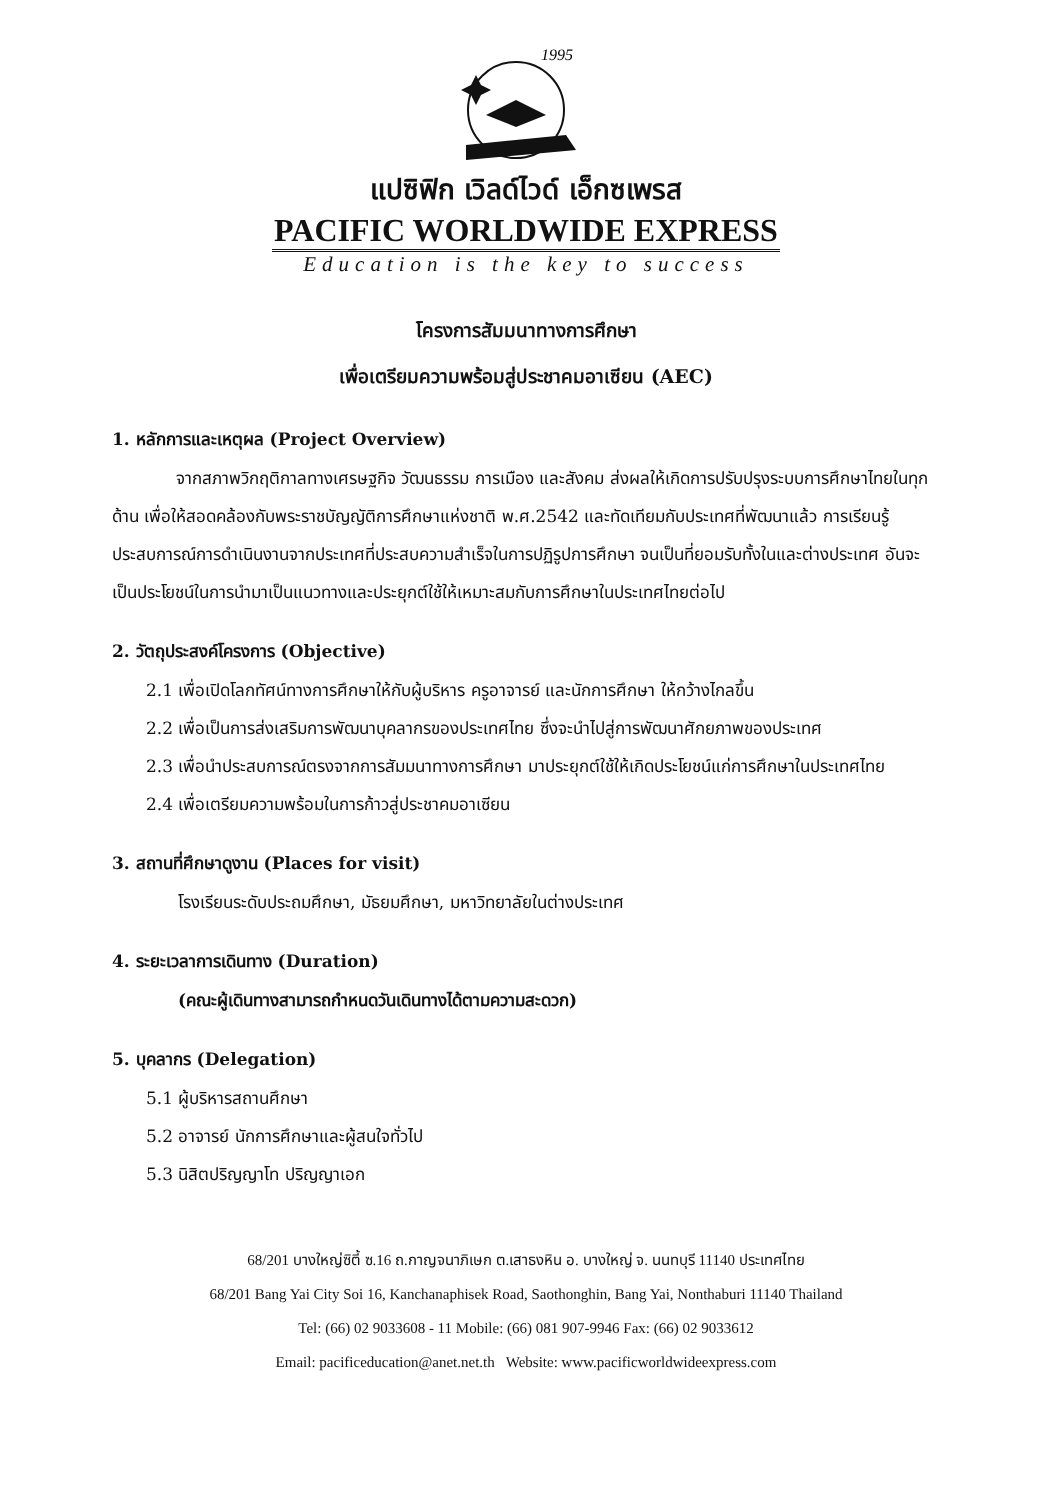1995
แปซิฟิก เวิลด์ไวด์ เอ็กซเพรส
PACIFIC WORLDWIDE EXPRESS
Education is the key to success
โครงการสัมมนาทางการศึกษา
เพื่อเตรียมความพร้อมสู่ประชาคมอาเซียน (AEC)
1. หลักการและเหตุผล (Project Overview)
จากสภาพวิกฤติกาลทางเศรษฐกิจ วัฒนธรรม การเมือง และสังคม ส่งผลให้เกิดการปรับปรุงระบบการศึกษาไทยในทุกด้าน เพื่อให้สอดคล้องกับพระราชบัญญัติการศึกษาแห่งชาติ พ.ศ.2542 และทัดเทียมกับประเทศที่พัฒนาแล้ว การเรียนรู้ประสบการณ์การดำเนินงานจากประเทศที่ประสบความสำเร็จในการปฏิรูปการศึกษา จนเป็นที่ยอมรับทั้งในและต่างประเทศ อันจะเป็นประโยชน์ในการนำมาเป็นแนวทางและประยุกต์ใช้ให้เหมาะสมกับการศึกษาในประเทศไทยต่อไป
2. วัตถุประสงค์โครงการ (Objective)
2.1 เพื่อเปิดโลกทัศน์ทางการศึกษาให้กับผู้บริหาร ครูอาจารย์ และนักการศึกษา ให้กว้างไกลขึ้น
2.2 เพื่อเป็นการส่งเสริมการพัฒนาบุคลากรของประเทศไทย ซึ่งจะนำไปสู่การพัฒนาศักยภาพของประเทศ
2.3 เพื่อนำประสบการณ์ตรงจากการสัมมนาทางการศึกษา มาประยุกต์ใช้ให้เกิดประโยชน์แก่การศึกษาในประเทศไทย
2.4 เพื่อเตรียมความพร้อมในการก้าวสู่ประชาคมอาเซียน
3. สถานที่ศึกษาดูงาน (Places for visit)
โรงเรียนระดับประถมศึกษา, มัธยมศึกษา, มหาวิทยาลัยในต่างประเทศ
4. ระยะเวลาการเดินทาง (Duration)
(คณะผู้เดินทางสามารถกำหนดวันเดินทางได้ตามความสะดวก)
5. บุคลากร (Delegation)
5.1 ผู้บริหารสถานศึกษา
5.2 อาจารย์ นักการศึกษาและผู้สนใจทั่วไป
5.3 นิสิตปริญญาโท ปริญญาเอก
68/201 บางใหญ่ซิตี้ ซ.16 ถ.กาญจนาภิเษก ต.เสาธงหิน อ. บางใหญ่ จ. นนทบุรี 11140 ประเทศไทย
68/201 Bang Yai City Soi 16, Kanchanaphisek Road, Saothonghin, Bang Yai, Nonthaburi 11140 Thailand
Tel: (66) 02 9033608 - 11 Mobile: (66) 081 907-9946 Fax: (66) 02 9033612
Email: pacificeducation@anet.net.th Website: www.pacificworldwideexpress.com